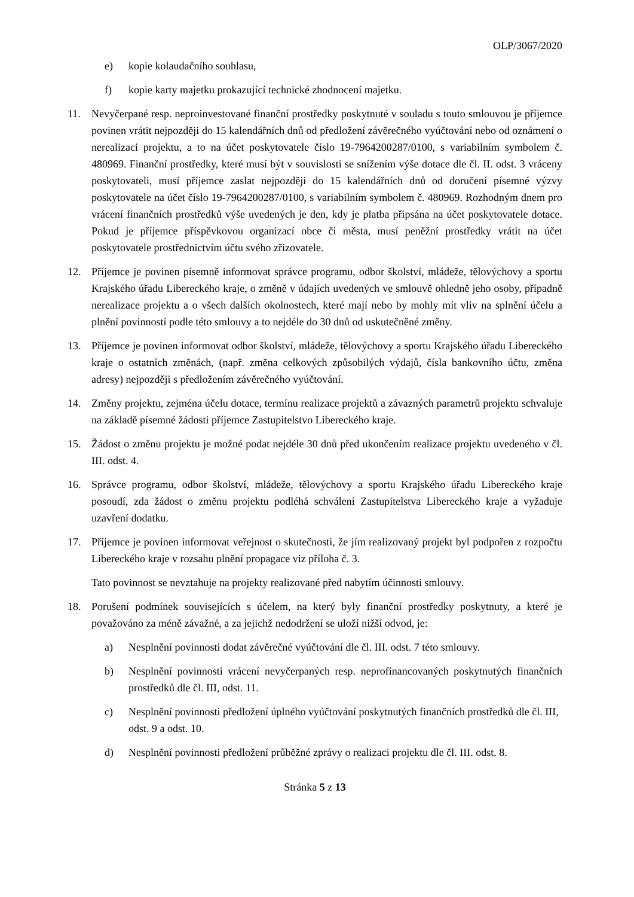OLP/3067/2020
e) kopie kolaudačního souhlasu,
f) kopie karty majetku prokazující technické zhodnocení majetku.
11. Nevyčerpané resp. neproinvestované finanční prostředky poskytnuté v souladu s touto smlouvou je příjemce povinen vrátit nejpozději do 15 kalendářních dnů od předložení závěrečného vyúčtování nebo od oznámení o nerealizaci projektu, a to na účet poskytovatele číslo 19-7964200287/0100, s variabilním symbolem č. 480969. Finanční prostředky, které musí být v souvislosti se snížením výše dotace dle čl. II. odst. 3 vráceny poskytovateli, musí příjemce zaslat nejpozději do 15 kalendářních dnů od doručení písemné výzvy poskytovatele na účet číslo 19-7964200287/0100, s variabilním symbolem č. 480969. Rozhodným dnem pro vrácení finančních prostředků výše uvedených je den, kdy je platba připsána na účet poskytovatele dotace. Pokud je příjemce příspěvkovou organizací obce či města, musí peněžní prostředky vrátit na účet poskytovatele prostřednictvím účtu svého zřizovatele.
12. Příjemce je povinen písemně informovat správce programu, odbor školství, mládeže, tělovýchovy a sportu Krajského úřadu Libereckého kraje, o změně v údajích uvedených ve smlouvě ohledně jeho osoby, případně nerealizace projektu a o všech dalších okolnostech, které mají nebo by mohly mít vliv na splnění účelu a plnění povinností podle této smlouvy a to nejdéle do 30 dnů od uskutečněné změny.
13. Příjemce je povinen informovat odbor školství, mládeže, tělovýchovy a sportu Krajského úřadu Libereckého kraje o ostatních změnách, (např. změna celkových způsobilých výdajů, čísla bankovního účtu, změna adresy) nejpozději s předložením závěrečného vyúčtování.
14. Změny projektu, zejména účelu dotace, termínu realizace projektů a závazných parametrů projektu schvaluje na základě písemné žádosti příjemce Zastupitelstvo Libereckého kraje.
15. Žádost o změnu projektu je možné podat nejdéle 30 dnů před ukončením realizace projektu uvedeného v čl. III. odst. 4.
16. Správce programu, odbor školství, mládeže, tělovýchovy a sportu Krajského úřadu Libereckého kraje posoudí, zda žádost o změnu projektu podléhá schválení Zastupitelstva Libereckého kraje a vyžaduje uzavření dodatku.
17. Příjemce je povinen informovat veřejnost o skutečnosti, že jím realizovaný projekt byl podpořen z rozpočtu Libereckého kraje v rozsahu plnění propagace viz příloha č. 3.
Tato povinnost se nevztahuje na projekty realizované před nabytím účinnosti smlouvy.
18. Porušení podmínek souvisejících s účelem, na který byly finanční prostředky poskytnuty, a které je považováno za méně závažné, a za jejichž nedodržení se uloží nižší odvod, je:
a) Nesplnění povinnosti dodat závěrečné vyúčtování dle čl. III. odst. 7 této smlouvy.
b) Nesplnění povinnosti vrácení nevyčerpaných resp. neprofinancovaných poskytnutých finančních prostředků dle čl. III, odst. 11.
c) Nesplnění povinnosti předložení úplného vyúčtování poskytnutých finančních prostředků dle čl. III, odst. 9 a odst. 10.
d) Nesplnění povinnosti předložení průběžné zprávy o realizaci projektu dle čl. III. odst. 8.
Stránka 5 z 13